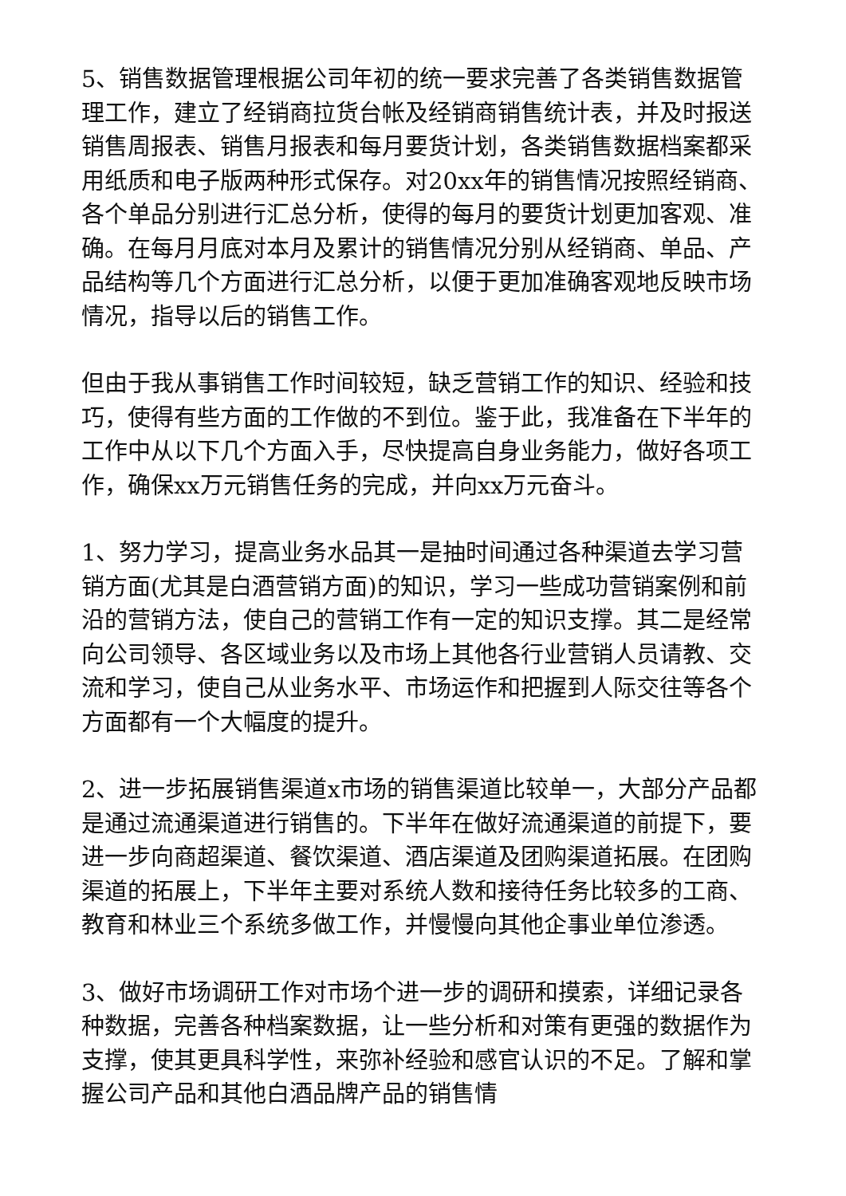5、销售数据管理根据公司年初的统一要求完善了各类销售数据管理工作，建立了经销商拉货台帐及经销商销售统计表，并及时报送销售周报表、销售月报表和每月要货计划，各类销售数据档案都采用纸质和电子版两种形式保存。对20xx年的销售情况按照经销商、各个单品分别进行汇总分析，使得的每月的要货计划更加客观、准确。在每月月底对本月及累计的销售情况分别从经销商、单品、产品结构等几个方面进行汇总分析，以便于更加准确客观地反映市场情况，指导以后的销售工作。
但由于我从事销售工作时间较短，缺乏营销工作的知识、经验和技巧，使得有些方面的工作做的不到位。鉴于此，我准备在下半年的工作中从以下几个方面入手，尽快提高自身业务能力，做好各项工作，确保xx万元销售任务的完成，并向xx万元奋斗。
1、努力学习，提高业务水品其一是抽时间通过各种渠道去学习营销方面(尤其是白酒营销方面)的知识，学习一些成功营销案例和前沿的营销方法，使自己的营销工作有一定的知识支撑。其二是经常向公司领导、各区域业务以及市场上其他各行业营销人员请教、交流和学习，使自己从业务水平、市场运作和把握到人际交往等各个方面都有一个大幅度的提升。
2、进一步拓展销售渠道x市场的销售渠道比较单一，大部分产品都是通过流通渠道进行销售的。下半年在做好流通渠道的前提下，要进一步向商超渠道、餐饮渠道、酒店渠道及团购渠道拓展。在团购渠道的拓展上，下半年主要对系统人数和接待任务比较多的工商、教育和林业三个系统多做工作，并慢慢向其他企事业单位渗透。
3、做好市场调研工作对市场个进一步的调研和摸索，详细记录各种数据，完善各种档案数据，让一些分析和对策有更强的数据作为支撑，使其更具科学性，来弥补经验和感官认识的不足。了解和掌握公司产品和其他白酒品牌产品的销售情